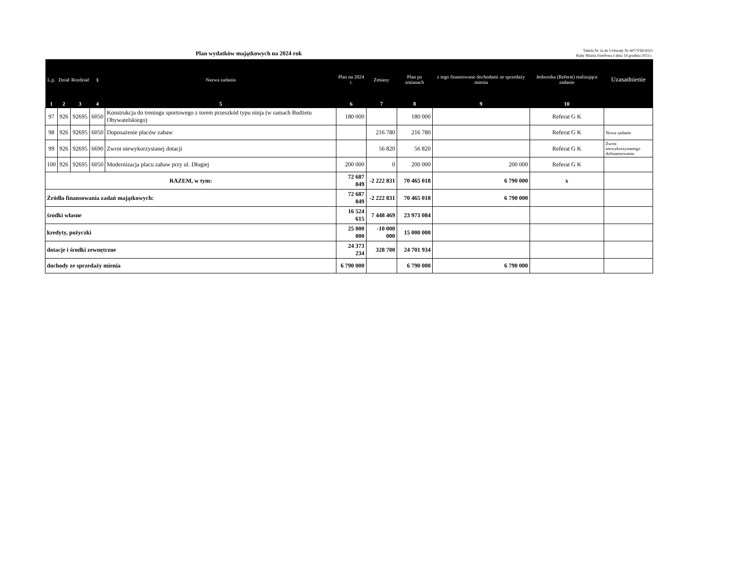Plan wydatków majątkowych na 2024 rok
Tabela Nr 2a do Uchwały Nr 607/VIII/2023
Rady Miasta Józefowa z dnia 14 grudnia 2023 r.
| L.p. | Dział | Rozdział | § | Nazwa zadania | Plan na 2024 r. | Zmiany | Plan po zmianach | z tego finansowane dochodami ze sprzedaży mienia | Jednostka (Referat) realizująca zadanie | Uzasadnienie |
| --- | --- | --- | --- | --- | --- | --- | --- | --- | --- | --- |
| 1 | 2 | 3 | 4 | 5 | 6 | 7 | 8 | 9 | 10 | |
| 97 | 926 | 92695 | 6050 | Konstrukcja do treningu sportowego z torem przeszkód typu ninja (w ramach Budżetu Obywatelskiego) | 180 000 | | 180 000 | | Referat G K | |
| 98 | 926 | 92695 | 6050 | Doposażenie placów zabaw | | 216 780 | 216 780 | | Referat G K | Nowa zadanie |
| 99 | 926 | 92695 | 6690 | Zwrot niewykorzystanej dotacji | | 56 820 | 56 820 | | Referat G K | Zwrot niewykorzystanego dofinansowania. |
| 100 | 926 | 92695 | 6050 | Modernizacja placu zabaw przy ul. Długiej | 200 000 | 0 | 200 000 | 200 000 | Referat G K | |
| RAZEM, w tym: | | | | | 72 687 849 | -2 222 831 | 70 465 018 | 6 790 000 | x | |
| Źródła finansowania zadań majątkowych: | | | | | 72 687 849 | -2 222 831 | 70 465 018 | 6 790 000 | | |
| środki własne | | | | | 16 524 615 | 7 448 469 | 23 973 084 | | | |
| kredyty, pożyczki | | | | | 25 000 000 | -10 000 000 | 15 000 000 | | | |
| dotacje i środki zewnętrzne | | | | | 24 373 234 | 328 700 | 24 701 934 | | | |
| dochody ze sprzedaży mienia | | | | | 6 790 000 | | 6 790 000 | 6 790 000 | | |